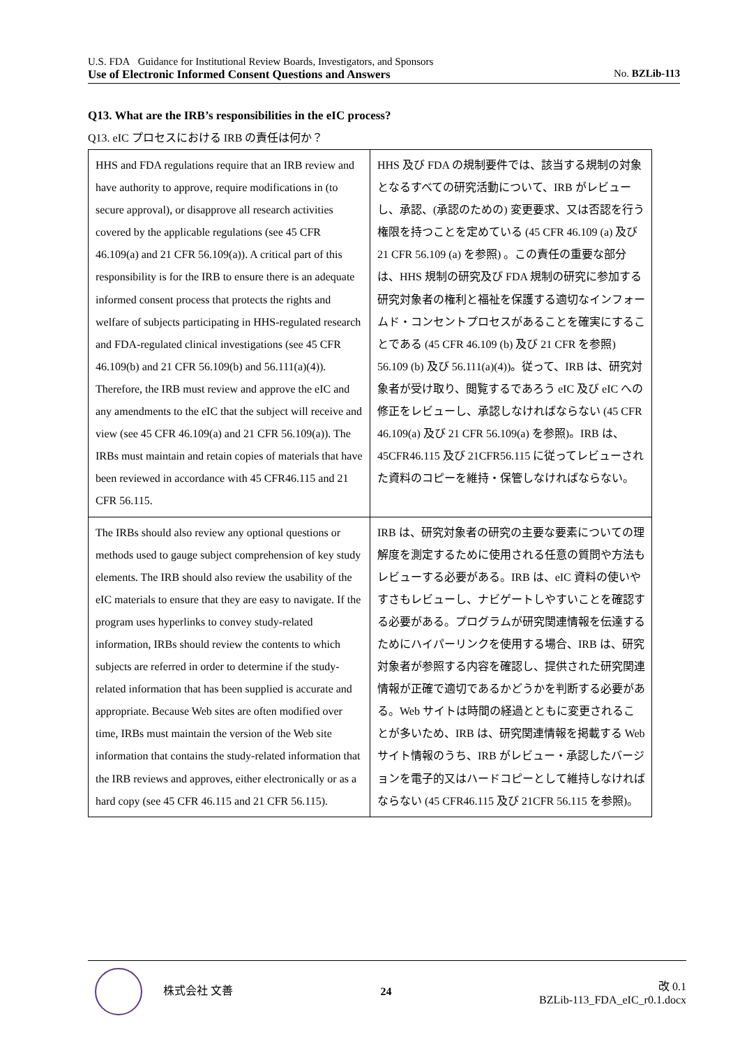U.S. FDA Guidance for Institutional Review Boards, Investigators, and Sponsors
Use of Electronic Informed Consent Questions and Answers No. BZLib-113
Q13. What are the IRB’s responsibilities in the eIC process?
Q13. eIC プロセスにおける IRB の責任は何か？
| HHS and FDA regulations require that an IRB review and have authority to approve, require modifications in (to secure approval), or disapprove all research activities covered by the applicable regulations (see 45 CFR 46.109(a) and 21 CFR 56.109(a)). A critical part of this responsibility is for the IRB to ensure there is an adequate informed consent process that protects the rights and welfare of subjects participating in HHS-regulated research and FDA-regulated clinical investigations (see 45 CFR 46.109(b) and 21 CFR 56.109(b) and 56.111(a)(4)). Therefore, the IRB must review and approve the eIC and any amendments to the eIC that the subject will receive and view (see 45 CFR 46.109(a) and 21 CFR 56.109(a)). The IRBs must maintain and retain copies of materials that have been reviewed in accordance with 45 CFR46.115 and 21 CFR 56.115. | HHS 及び FDA の規制要件では、該当する規制の対象となるすべての研究活動について、IRB がレビューし、承認、(承認のための) 変更要求、又は否認を行う権限を持つことを定めている (45 CFR 46.109 (a) 及び 21 CFR 56.109 (a) を参照) 。この責任の重要な部分は、HHS 規制の研究及び FDA 規制の研究に参加する研究対象者の権利と福祉を保護する適切なインフォームド・コンセントプロセスがあることを確実にすることである (45 CFR 46.109 (b) 及び 21 CFR を参照) 56.109 (b) 及び 56.111(a)(4))。従って、IRB は、研究対象者が受け取り、閲覧するであろう eIC 及び eIC への修正をレビューし、承認しなければならない (45 CFR 46.109(a) 及び 21 CFR 56.109(a) を参照)。IRB は、45CFR46.115 及び 21CFR56.115 に従ってレビューされた資料のコピーを維持・保管しなければならない。 |
| The IRBs should also review any optional questions or methods used to gauge subject comprehension of key study elements. The IRB should also review the usability of the eIC materials to ensure that they are easy to navigate. If the program uses hyperlinks to convey study-related information, IRBs should review the contents to which subjects are referred in order to determine if the study-related information that has been supplied is accurate and appropriate. Because Web sites are often modified over time, IRBs must maintain the version of the Web site information that contains the study-related information that the IRB reviews and approves, either electronically or as a hard copy (see 45 CFR 46.115 and 21 CFR 56.115). | IRB は、研究対象者の研究の主要な要素についての理解度を測定するために使用される任意の質問や方法もレビューする必要がある。IRB は、eIC 資料の使いやすさもレビューし、ナビゲートしやすいことを確認する必要がある。プログラムが研究関連情報を伝達するためにハイパーリンクを使用する場合、IRB は、研究対象者が参照する内容を確認し、提供された研究関連情報が正確で適切であるかどうかを判断する必要がある。Web サイトは時間の経過とともに変更されることが多いため、IRB は、研究関連情報を掲載する Web サイト情報のうち、IRB がレビュー・承認したバージョンを電子的又はハードコピーとして維持しなければならない (45 CFR46.115 及び 21CFR 56.115 を参照)。 |
株式会社 文善 24
改 0.1
BZLib-113_FDA_eIC_r0.1.docx